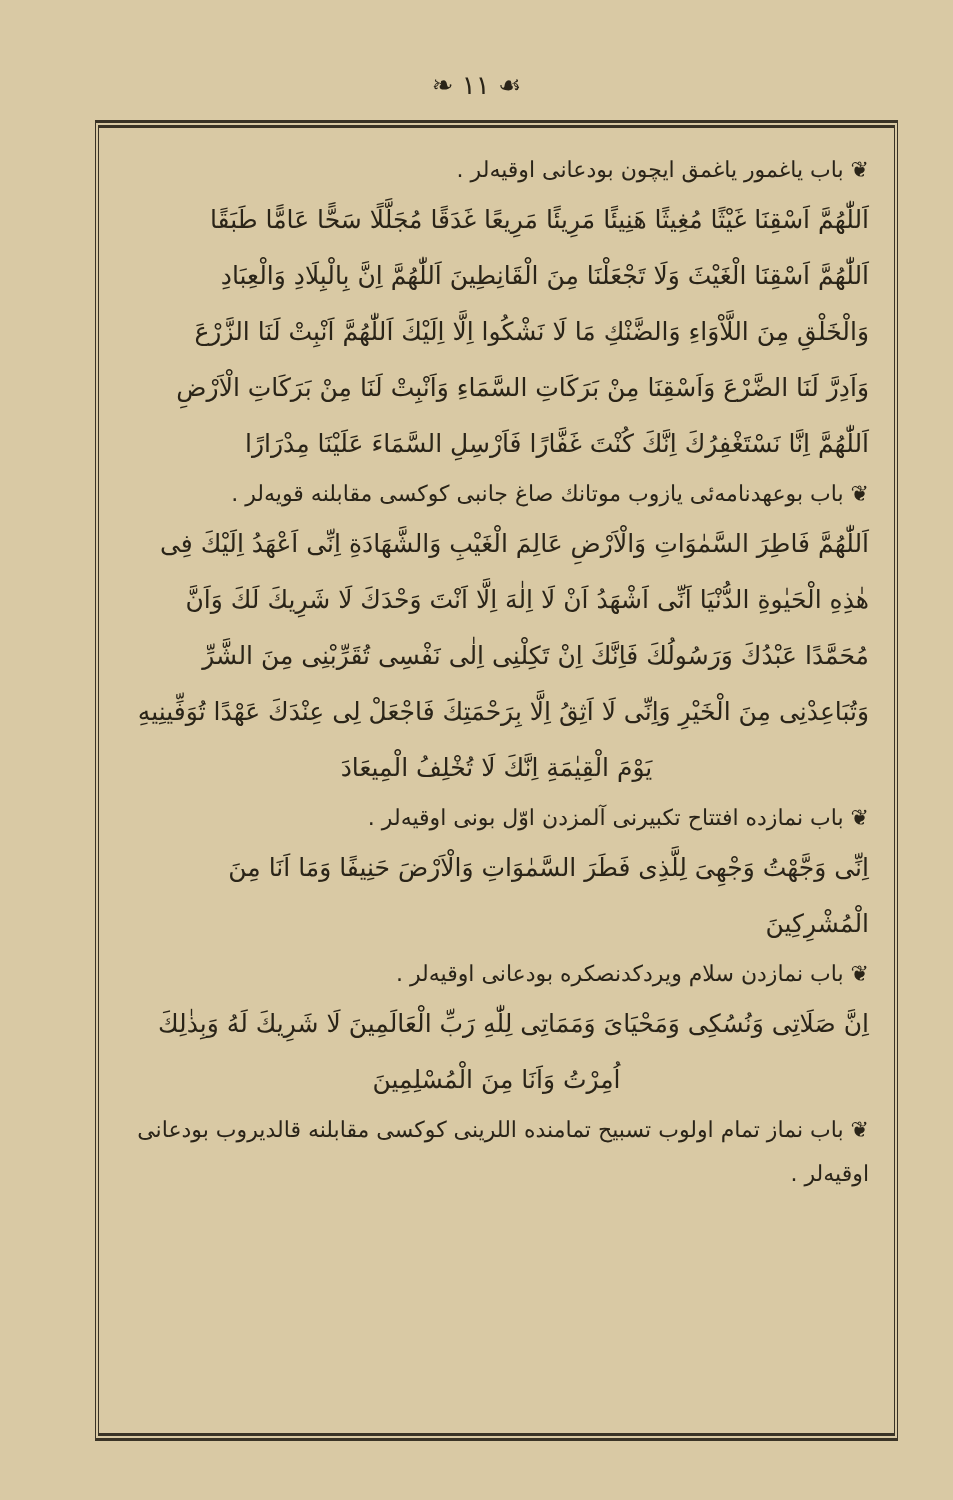❧ ۱۱ ☙
❦ باب یاغمور یاغمق ایچون بودعانی اوقیه‌لر .
اَللّٰهُمَّ اَسْقِنَا غَیْثًا مُغِیثًا هَنِیئًا مَرِیئًا مَرِیعًا غَدَقًا مُجَلَّلًا سَحًّا عَامًّا طَبَقًا
اَللّٰهُمَّ اَسْقِنَا الْغَیْثَ وَلَا تَجْعَلْنَا مِنَ الْقَانِطِینَ اَللّٰهُمَّ اِنَّ بِالْبِلَادِ وَالْعِبَادِ
وَالْخَلْقِ مِنَ اللَّاْوَاءِ وَالضَّنْكِ مَا لَا نَشْكُوا اِلَّا اِلَیْكَ اَللّٰهُمَّ اَنْبِتْ لَنَا الزَّرْعَ
وَاَدِرَّ لَنَا الضَّرْعَ وَاَسْقِنَا مِنْ بَرَكَاتِ السَّمَاءِ وَاَنْبِتْ لَنَا مِنْ بَرَكَاتِ الْاَرْضِ
اَللّٰهُمَّ اِنَّا نَسْتَغْفِرُكَ اِنَّكَ كُنْتَ غَفَّارًا فَاَرْسِلِ السَّمَاءَ عَلَیْنَا مِدْرَارًا
❦ باب بوعهدنامه‌ئی یازوب موتانك صاغ جانبی کوکسی مقابلنه قویه‌لر .
اَللّٰهُمَّ فَاطِرَ السَّمٰوَاتِ وَالْاَرْضِ عَالِمَ الْغَیْبِ وَالشَّهَادَةِ اِنِّی اَعْهَدُ اِلَیْكَ فِی
هٰذِهِ الْحَیٰوةِ الدُّنْیَا اَنِّی اَشْهَدُ اَنْ لَا اِلٰهَ اِلَّا اَنْتَ وَحْدَكَ لَا شَرِیكَ لَكَ وَاَنَّ
مُحَمَّدًا عَبْدُكَ وَرَسُولُكَ فَاِنَّكَ اِنْ تَكِلْنِی اِلٰی نَفْسِی تُقَرِّبْنِی مِنَ الشَّرِّ
وَتُبَاعِدْنِی مِنَ الْخَیْرِ وَاِنِّی لَا اَثِقُ اِلَّا بِرَحْمَتِكَ فَاجْعَلْ لِی عِنْدَكَ عَهْدًا تُوَفِّینِیهِ
یَوْمَ الْقِیٰمَةِ اِنَّكَ لَا تُخْلِفُ الْمِیعَادَ
❦ باب نمازده افتتاح تکبیرنی آلمزدن اوّل بونی اوقیه‌لر .
اِنِّی وَجَّهْتُ وَجْهِیَ لِلَّذِی فَطَرَ السَّمٰوَاتِ وَالْاَرْضَ حَنِیفًا وَمَا اَنَا مِنَ الْمُشْرِكِینَ
❦ باب نمازدن سلام ویردکدنصکره بودعانی اوقیه‌لر .
اِنَّ صَلَاتِی وَنُسُكِی وَمَحْیَایَ وَمَمَاتِی لِلّٰهِ رَبِّ الْعَالَمِینَ لَا شَرِیكَ لَهُ وَبِذٰلِكَ
اُمِرْتُ وَاَنَا مِنَ الْمُسْلِمِینَ
❦ باب نماز تمام اولوب تسبیح تمامنده اللرینی کوکسی مقابلنه قالدیروب بودعانی اوقیه‌لر .